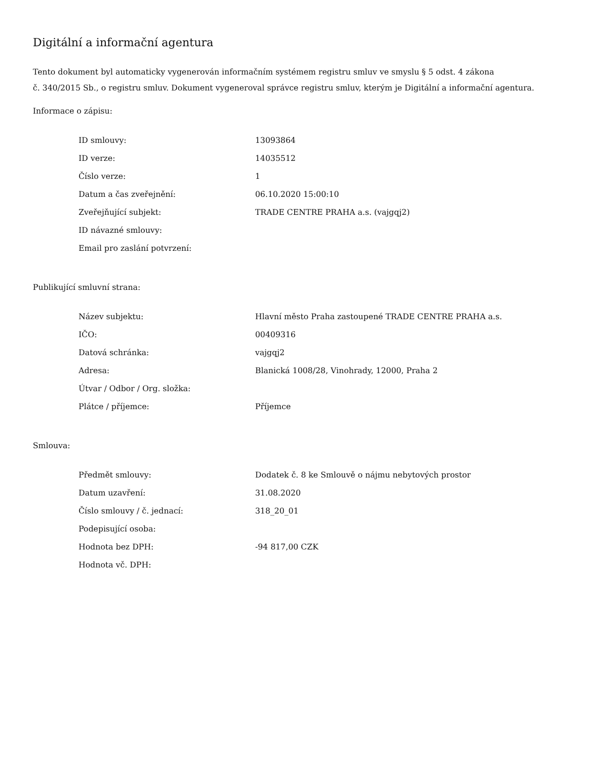Digitální a informační agentura
Tento dokument byl automaticky vygenerován informačním systémem registru smluv ve smyslu § 5 odst. 4 zákona
č. 340/2015 Sb., o registru smluv. Dokument vygeneroval správce registru smluv, kterým je Digitální a informační agentura.
Informace o zápisu:
| ID smlouvy: | 13093864 |
| ID verze: | 14035512 |
| Číslo verze: | 1 |
| Datum a čas zveřejnění: | 06.10.2020 15:00:10 |
| Zveřejňující subjekt: | TRADE CENTRE PRAHA a.s. (vajgqj2) |
| ID návazné smlouvy: | |
| Email pro zaslání potvrzení: | |
Publikující smluvní strana:
| Název subjektu: | Hlavní město Praha zastoupené TRADE CENTRE PRAHA a.s. |
| IČO: | 00409316 |
| Datová schránka: | vajgqj2 |
| Adresa: | Blanická 1008/28, Vinohrady, 12000, Praha 2 |
| Útvar / Odbor / Org. složka: | |
| Plátce / příjemce: | Příjemce |
Smlouva:
| Předmět smlouvy: | Dodatek č. 8 ke Smlouvě o nájmu nebytových prostor |
| Datum uzavření: | 31.08.2020 |
| Číslo smlouvy / č. jednací: | 318_20_01 |
| Podepisující osoba: | |
| Hodnota bez DPH: | -94 817,00 CZK |
| Hodnota vč. DPH: | |